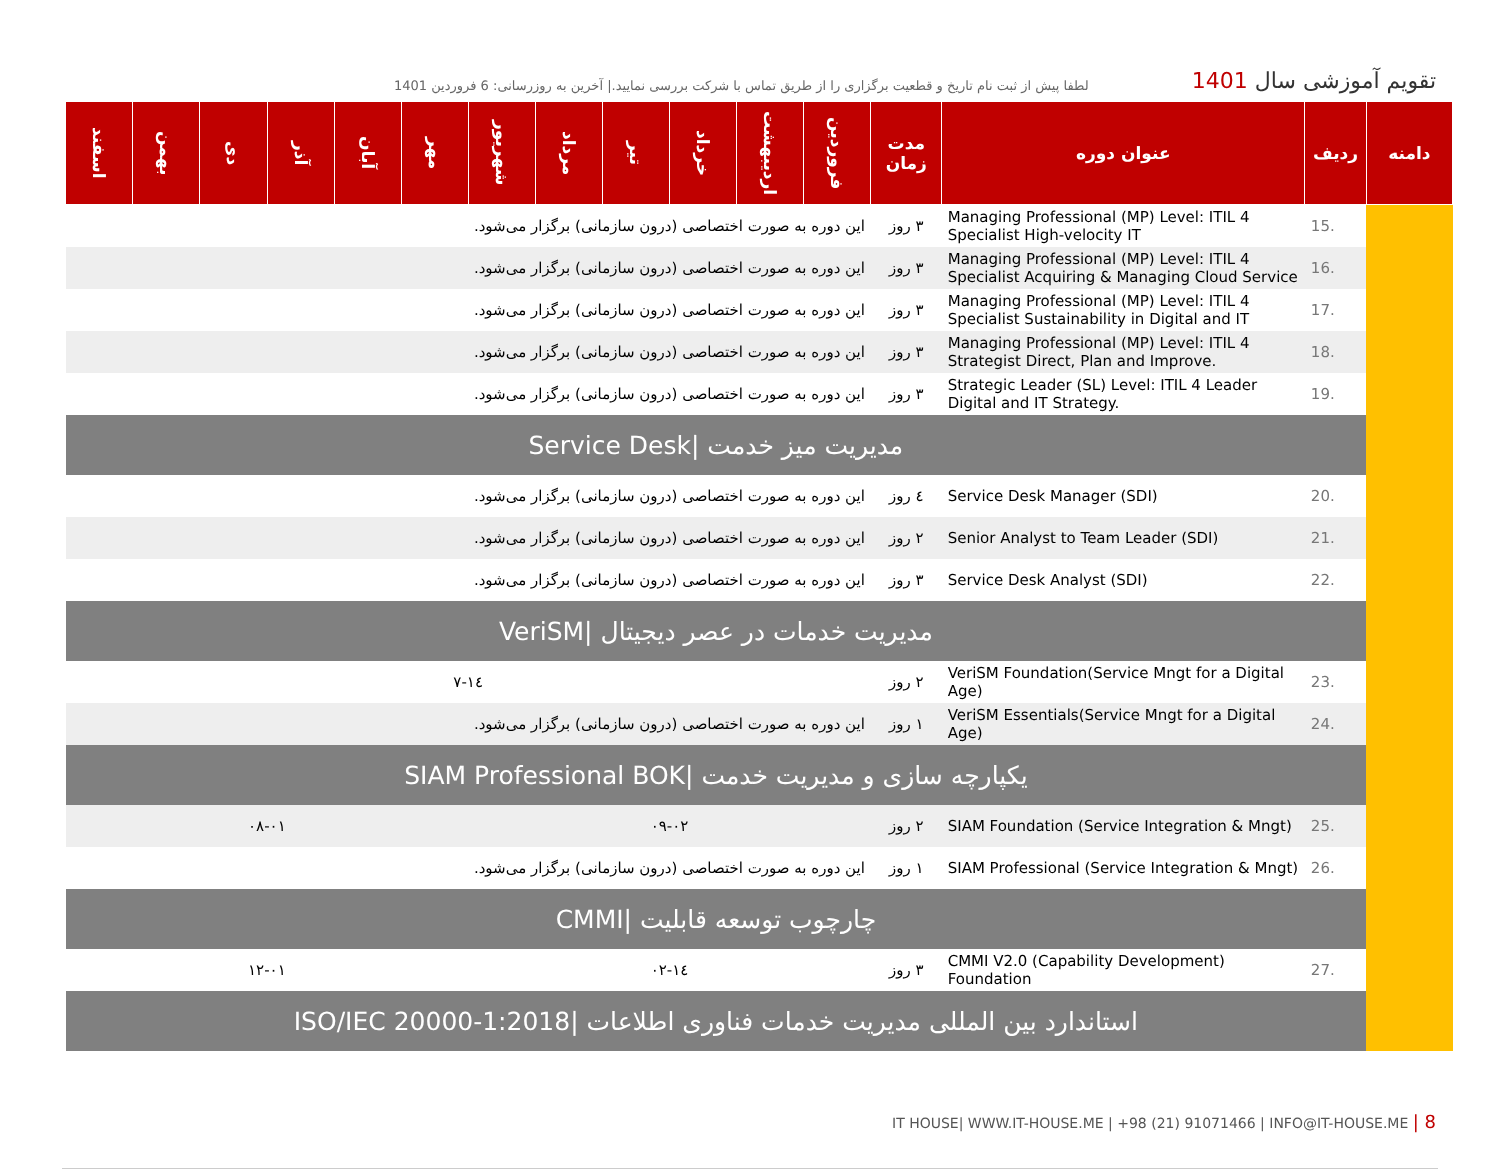تقویم آموزشی سال 1401
لطفا پیش از ثبت نام تاریخ و قطعیت برگزاری را از طریق تماس با شرکت بررسی نمایید.| آخرین به روزرسانی: 6 فروردین 1401
| دامنه | ردیف | عنوان دوره | مدت زمان | فروردین | اردیبهشت | خرداد | تیر | مرداد | شهریور | مهر | آبان | آذر | دی | بهمن | اسفند |
| --- | --- | --- | --- | --- | --- | --- | --- | --- | --- | --- | --- | --- | --- | --- | --- |
| | 15. | Managing Professional (MP) Level: ITIL 4 Specialist High-velocity IT | ۳ روز | این دوره به صورت اختصاصی (درون سازمانی) برگزار می‌شود. | | | | | | | | | | | |
| | 16. | Managing Professional (MP) Level: ITIL 4 Specialist Acquiring & Managing Cloud Service | ۳ روز | این دوره به صورت اختصاصی (درون سازمانی) برگزار می‌شود. | | | | | | | | | | | |
| | 17. | Managing Professional (MP) Level: ITIL 4 Specialist Sustainability in Digital and IT | ۳ روز | این دوره به صورت اختصاصی (درون سازمانی) برگزار می‌شود. | | | | | | | | | | | |
| | 18. | Managing Professional (MP) Level: ITIL 4 Strategist Direct, Plan and Improve. | ۳ روز | این دوره به صورت اختصاصی (درون سازمانی) برگزار می‌شود. | | | | | | | | | | | |
| | 19. | Strategic Leader (SL) Level: ITIL 4 Leader Digital and IT Strategy. | ۳ روز | این دوره به صورت اختصاصی (درون سازمانی) برگزار می‌شود. | | | | | | | | | | | |
| | مدیریت میز خدمت /Service Desk | | | | | | | | | | | | | | |
| | 20. | Service Desk Manager (SDI) | ٤ روز | این دوره به صورت اختصاصی (درون سازمانی) برگزار می‌شود. | | | | | | | | | | | |
| | 21. | Senior Analyst to Team Leader (SDI) | ۲ روز | این دوره به صورت اختصاصی (درون سازمانی) برگزار می‌شود. | | | | | | | | | | | |
| | 22. | Service Desk Analyst (SDI) | ۳ روز | این دوره به صورت اختصاصی (درون سازمانی) برگزار می‌شود. | | | | | | | | | | | |
| | مدیریت خدمات در عصر دیجیتال /VeriSM | | | | | | | | | | | | | | |
| | 23. | VeriSM Foundation(Service Mngt for a Digital Age) | ۲ روز | ۱٤-۷ | | | | | | | | | | | |
| | 24. | VeriSM Essentials(Service Mngt for a Digital Age) | ۱ روز | این دوره به صورت اختصاصی (درون سازمانی) برگزار می‌شود. | | | | | | | | | | | |
| | یکپارچه سازی و مدیریت خدمت /SIAM Professional BOK | | | | | | | | | | | | | | |
| | 25. | SIAM Foundation (Service Integration & Mngt) | ۲ روز | ۰۹-۰۲ | | | | | | ۰۸-۰۱ | | | | | |
| | 26. | SIAM Professional (Service Integration & Mngt) | ۱ روز | این دوره به صورت اختصاصی (درون سازمانی) برگزار می‌شود. | | | | | | | | | | | |
| | چارچوب توسعه قابلیت /CMMI | | | | | | | | | | | | | | |
| | 27. | CMMI V2.0 (Capability Development) Foundation | ۳ روز | ۱٤-۰۲ | | | | | | ۱۲-۰۱ | | | | | |
| | استاندارد بین المللی مدیریت خدمات فناوری اطلاعات /ISO/IEC 20000-1:2018 | | | | | | | | | | | | | | |
IT HOUSE| WWW.IT-HOUSE.ME | +98 (21) 91071466 | INFO@IT-HOUSE.ME | 8